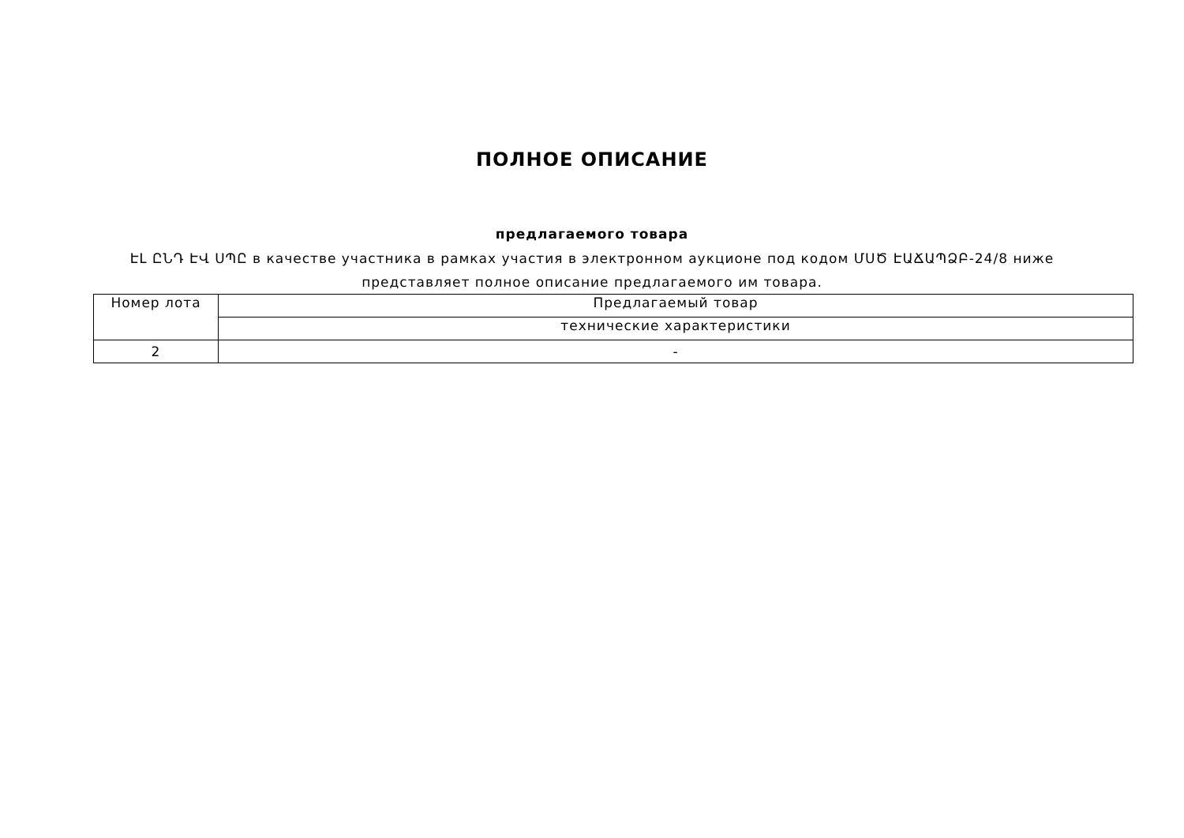ПОЛНОЕ ОПИСАНИЕ
предлагаемого товара
ԷԼ ԸՆԴ ԷՎ ՍՊԸ в качестве участника в рамках участия в электронном аукционе под кодом ՄՍԾ ԷԱՃԱՊՁԲ-24/8 ниже представляет полное описание предлагаемого им товара.
| Номер лота | Предлагаемый товар |
| --- | --- |
| | технические характеристики |
| 2 | - |